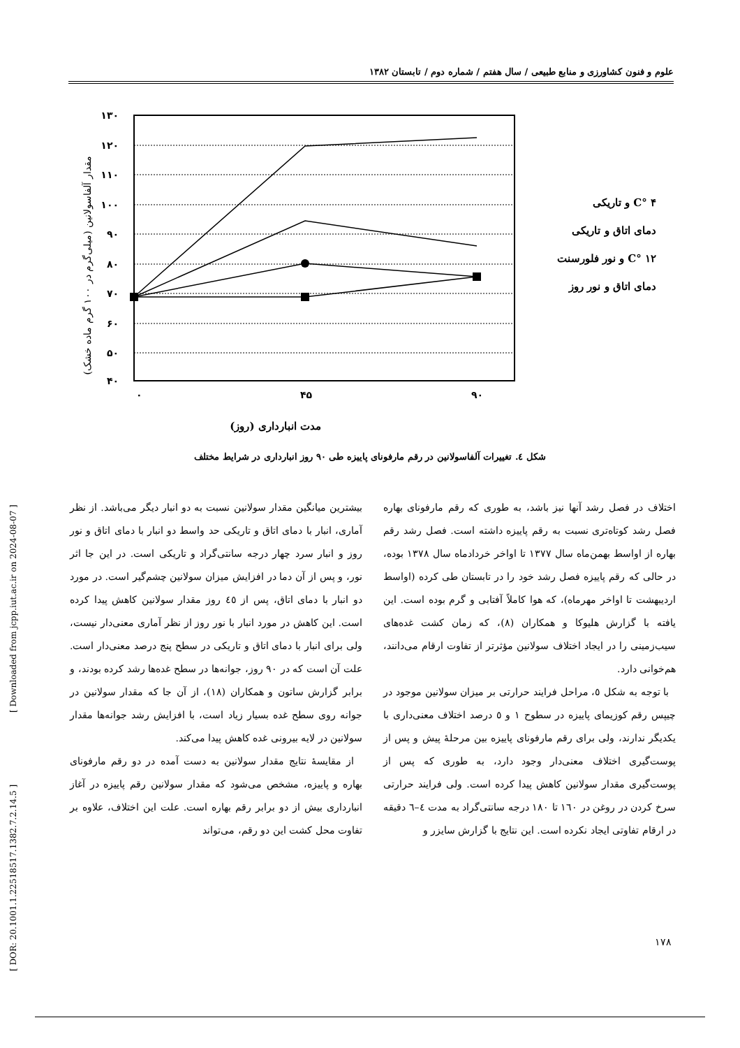علوم و فنون کشاورزی و منابع طبیعی / سال هفتم / شماره دوم / تابستان ۱۳۸۲
۱۳۰
۱۲۰
۱۱۰
۱۰۰
۹۰
۸۰
۷۰
۶۰
۵۰
۴۰
۰
۴۵
۹۰
مدت انبارداری (روز)
مقدار آلفاسولانین (میلی‌گرم در ۱۰۰ گرم ماده خشک)
C° ۴ و تاریکی
دمای اتاق و تاریکی
C° ۱۲ و نور فلورسنت
دمای اتاق و نور روز
شکل ٤. تغییرات آلفاسولانین در رقم مارفونای پاییزه طی ۹۰ روز انبارداری در شرایط مختلف
بیشترین میانگین مقدار سولانین نسبت به دو انبار دیگر می‌باشد. از نظر آماری، انبار با دمای اتاق و تاریکی حد واسط دو انبار با دمای اتاق و نور روز و انبار سرد چهار درجه سانتی‌گراد و تاریکی است. در این جا اثر نور، و پس از آن دما در افزایش میزان سولانین چشم‌گیر است. در مورد دو انبار با دمای اتاق، پس از ٤٥ روز مقدار سولانین کاهش پیدا کرده است. این کاهش در مورد انبار با نور روز از نظر آماری معنی‌دار نیست، ولی برای انبار با دمای اتاق و تاریکی در سطح پنج درصد معنی‌دار است. علت آن است که در ۹۰ روز، جوانه‌ها در سطح غده‌ها رشد کرده بودند، و برابر گزارش ساتون و همکاران (۱۸)، از آن جا که مقدار سولانین در جوانه روی سطح غده بسیار زیاد است، با افزایش رشد جوانه‌ها مقدار سولانین در لایه بیرونی غده کاهش پیدا می‌کند.
از مقایسهٔ نتایج مقدار سولانین به دست آمده در دو رقم مارفونای بهاره و پاییزه، مشخص می‌شود که مقدار سولانین رقم پاییزه در آغاز انبارداری بیش از دو برابر رقم بهاره است. علت این اختلاف، علاوه بر تفاوت محل کشت این دو رقم، می‌تواند
اختلاف در فصل رشد آنها نیز باشد، به طوری که رقم مارفونای بهاره فصل رشد کوتاه‌تری نسبت به رقم پاییزه داشته است. فصل رشد رقم بهاره از اواسط بهمن‌ماه سال ۱۳۷۷ تا اواخر خردادماه سال ۱۳۷۸ بوده، در حالی که رقم پاییزه فصل رشد خود را در تابستان طی کرده (اواسط اردیبهشت تا اواخر مهرماه)، که هوا کاملاً آفتابی و گرم بوده است. این یافته با گزارش هلیوکا و همکاران (۸)، که زمان کشت غده‌های سیب‌زمینی را در ایجاد اختلاف سولانین مؤثرتر از تفاوت ارقام می‌دانند، هم‌خوانی دارد.
با توجه به شکل ٥، مراحل فرایند حرارتی بر میزان سولانین موجود در چیپس رقم کوزیمای پاییزه در سطوح ۱ و ٥ درصد اختلاف معنی‌داری با یکدیگر ندارند، ولی برای رقم مارفونای پاییزه بین مرحلهٔ پیش و پس از پوست‌گیری اختلاف معنی‌دار وجود دارد، به طوری که پس از پوست‌گیری مقدار سولانین کاهش پیدا کرده است. ولی فرایند حرارتی سرخ کردن در روغن در ۱٦۰ تا ۱۸۰ درجه سانتی‌گراد به مدت ٤–٦ دقیقه در ارقام تفاوتی ایجاد نکرده است. این نتایج با گزارش سایزر و
[ Downloaded from jcpp.iut.ac.ir on 2024-08-07 ]
[ DOR: 20.1001.1.22518517.1382.7.2.14.5 ]
۱۷۸